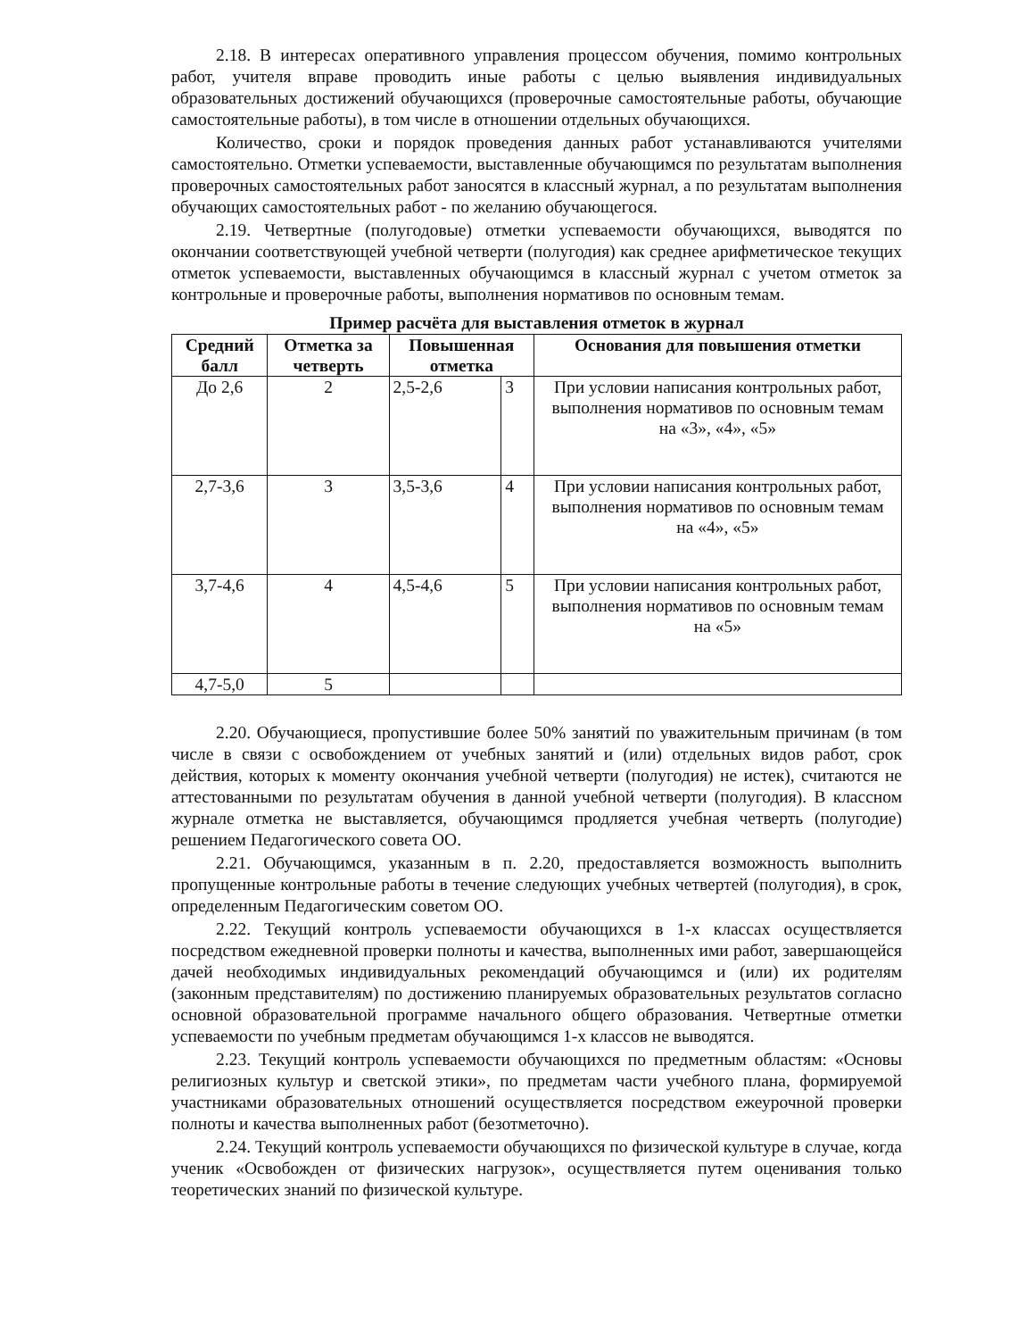2.18. В интересах оперативного управления процессом обучения, помимо контрольных работ, учителя вправе проводить иные работы с целью выявления индивидуальных образовательных достижений обучающихся (проверочные самостоятельные работы, обучающие самостоятельные работы), в том числе в отношении отдельных обучающихся.
Количество, сроки и порядок проведения данных работ устанавливаются учителями самостоятельно. Отметки успеваемости, выставленные обучающимся по результатам выполнения проверочных самостоятельных работ заносятся в классный журнал, а по результатам выполнения обучающих самостоятельных работ - по желанию обучающегося.
2.19. Четвертные (полугодовые) отметки успеваемости обучающихся, выводятся по окончании соответствующей учебной четверти (полугодия) как среднее арифметическое текущих отметок успеваемости, выставленных обучающимся в классный журнал с учетом отметок за контрольные и проверочные работы, выполнения нормативов по основным темам.
Пример расчёта для выставления отметок в журнал
| Средний балл | Отметка за четверть | Повышенная отметка | | Основания для повышения отметки |
| --- | --- | --- | --- | --- |
| До 2,6 | 2 | 2,5-2,6 | 3 | При условии написания контрольных работ, выполнения нормативов по основным темам на «3», «4», «5» |
| 2,7-3,6 | 3 | 3,5-3,6 | 4 | При условии написания контрольных работ, выполнения нормативов по основным темам на «4», «5» |
| 3,7-4,6 | 4 | 4,5-4,6 | 5 | При условии написания контрольных работ, выполнения нормативов по основным темам на «5» |
| 4,7-5,0 | 5 | | | |
2.20. Обучающиеся, пропустившие более 50% занятий по уважительным причинам (в том числе в связи с освобождением от учебных занятий и (или) отдельных видов работ, срок действия, которых к моменту окончания учебной четверти (полугодия) не истек), считаются не аттестованными по результатам обучения в данной учебной четверти (полугодия). В классном журнале отметка не выставляется, обучающимся продляется учебная четверть (полугодие) решением Педагогического совета ОО.
2.21. Обучающимся, указанным в п. 2.20, предоставляется возможность выполнить пропущенные контрольные работы в течение следующих учебных четвертей (полугодия), в срок, определенным Педагогическим советом ОО.
2.22. Текущий контроль успеваемости обучающихся в 1-х классах осуществляется посредством ежедневной проверки полноты и качества, выполненных ими работ, завершающейся дачей необходимых индивидуальных рекомендаций обучающимся и (или) их родителям (законным представителям) по достижению планируемых образовательных результатов согласно основной образовательной программе начального общего образования. Четвертные отметки успеваемости по учебным предметам обучающимся 1-х классов не выводятся.
2.23. Текущий контроль успеваемости обучающихся по предметным областям: «Основы религиозных культур и светской этики», по предметам части учебного плана, формируемой участниками образовательных отношений осуществляется посредством ежеурочной проверки полноты и качества выполненных работ (безотметочно).
2.24. Текущий контроль успеваемости обучающихся по физической культуре в случае, когда ученик «Освобожден от физических нагрузок», осуществляется путем оценивания только теоретических знаний по физической культуре.